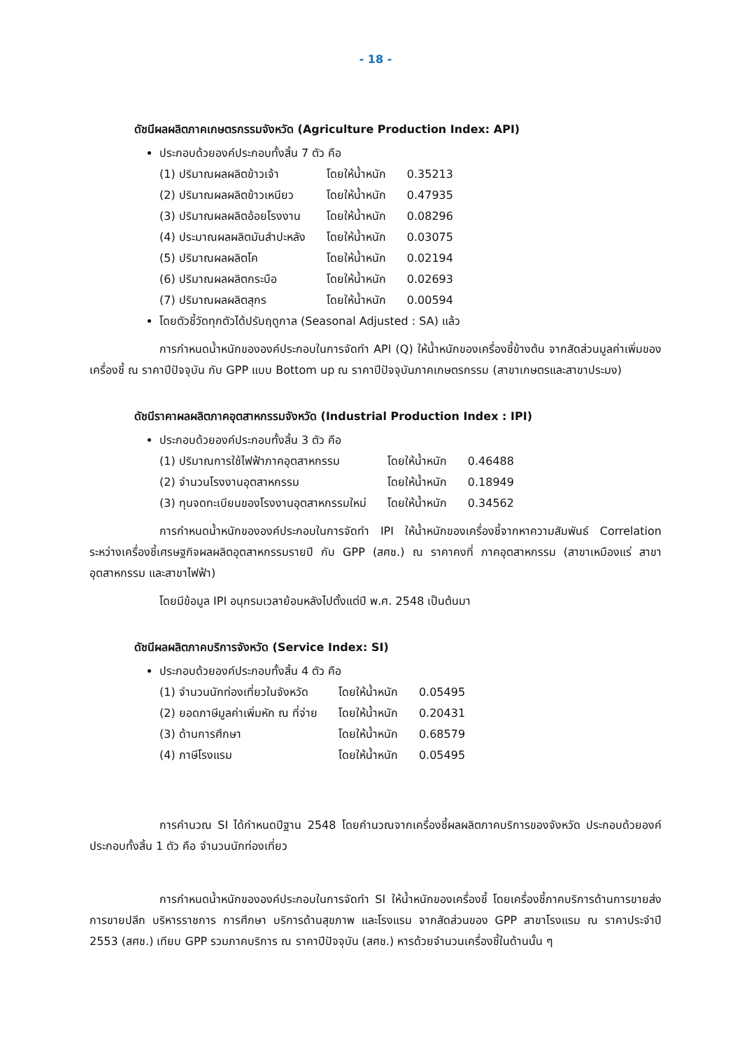- 18 -
ดัชนีผลผลิตภาคเกษตรกรรมจังหวัด (Agriculture Production Index: API)
ประกอบด้วยองค์ประกอบทั้งสิ้น 7 ตัว คือ
| (1) ปริมาณผลผลิตข้าวเจ้า | โดยให้น้ำหนัก | 0.35213 |
| (2) ปริมาณผลผลิตข้าวเหนียว | โดยให้น้ำหนัก | 0.47935 |
| (3) ปริมาณผลผลิตอ้อยโรงงาน | โดยให้น้ำหนัก | 0.08296 |
| (4) ประมาณผลผลิตมันสำปะหลัง | โดยให้น้ำหนัก | 0.03075 |
| (5) ปริมาณผลผลิตโค | โดยให้น้ำหนัก | 0.02194 |
| (6) ปริมาณผลผลิตกระบือ | โดยให้น้ำหนัก | 0.02693 |
| (7) ปริมาณผลผลิตสุกร | โดยให้น้ำหนัก | 0.00594 |
โดยตัวชี้วัดทุกตัวได้ปรับฤดูกาล (Seasonal Adjusted : SA) แล้ว
การกำหนดน้ำหนักขององค์ประกอบในการจัดทำ API (Q) ให้น้ำหนักของเครื่องชี้ข้างต้น จากสัดส่วนมูลค่าเพิ่มของเครื่องชี้ ณ ราคาปีปัจจุบัน กับ GPP แบบ Bottom up ณ ราคาปีปัจจุบันภาคเกษตรกรรม (สาขาเกษตรและสาขาประมง)
ดัชนีราคาผลผลิตภาคอุตสาหกรรมจังหวัด (Industrial Production Index : IPI)
ประกอบด้วยองค์ประกอบทั้งสิ้น 3 ตัว คือ
| (1) ปริมาณการใช้ไฟฟ้าภาคอุตสาหกรรม | โดยให้น้ำหนัก | 0.46488 |
| (2) จำนวนโรงงานอุตสาหกรรม | โดยให้น้ำหนัก | 0.18949 |
| (3) ทุนจดทะเบียนของโรงงานอุตสาหกรรมใหม่ | โดยให้น้ำหนัก | 0.34562 |
การกำหนดน้ำหนักขององค์ประกอบในการจัดทำ IPI ให้น้ำหนักของเครื่องชี้จากหาความสัมพันธ์ Correlation ระหว่างเครื่องชี้เศรษฐกิจผลผลิตอุตสาหกรรมรายปี กับ GPP (สศช.) ณ ราคาคงที่ ภาคอุตสาหกรรม (สาขาเหมืองแร่ สาขาอุตสาหกรรม และสาขาไฟฟ้า)
โดยมีข้อมูล IPI อนุกรมเวลาย้อนหลังไปตั้งแต่ปี พ.ศ. 2548 เป็นต้นมา
ดัชนีผลผลิตภาคบริการจังหวัด (Service Index: SI)
ประกอบด้วยองค์ประกอบทั้งสิ้น 4 ตัว คือ
| (1) จำนวนนักท่องเที่ยวในจังหวัด | โดยให้น้ำหนัก | 0.05495 |
| (2) ยอดภาษีมูลค่าเพิ่มหัก ณ ที่จ่าย | โดยให้น้ำหนัก | 0.20431 |
| (3) ด้านการศึกษา | โดยให้น้ำหนัก | 0.68579 |
| (4) ภาษีโรงแรม | โดยให้น้ำหนัก | 0.05495 |
การคำนวณ SI ได้กำหนดปีฐาน 2548 โดยคำนวณจากเครื่องชี้ผลผลิตภาคบริการของจังหวัด ประกอบด้วยองค์ประกอบทั้งสิ้น 1 ตัว คือ จำนวนนักท่องเที่ยว
การกำหนดน้ำหนักขององค์ประกอบในการจัดทำ SI ให้น้ำหนักของเครื่องชี้ โดยเครื่องชี้ภาคบริการด้านการขายส่งการขายปลีก บริหารราชการ การศึกษา บริการด้านสุขภาพ และโรงแรม จากสัดส่วนของ GPP สาขาโรงแรม ณ ราคาประจำปี 2553 (สศช.) เทียบ GPP รวมภาคบริการ ณ ราคาปีปัจจุบัน (สศช.) หารด้วยจำนวนเครื่องชี้ในด้านนั้น ๆ